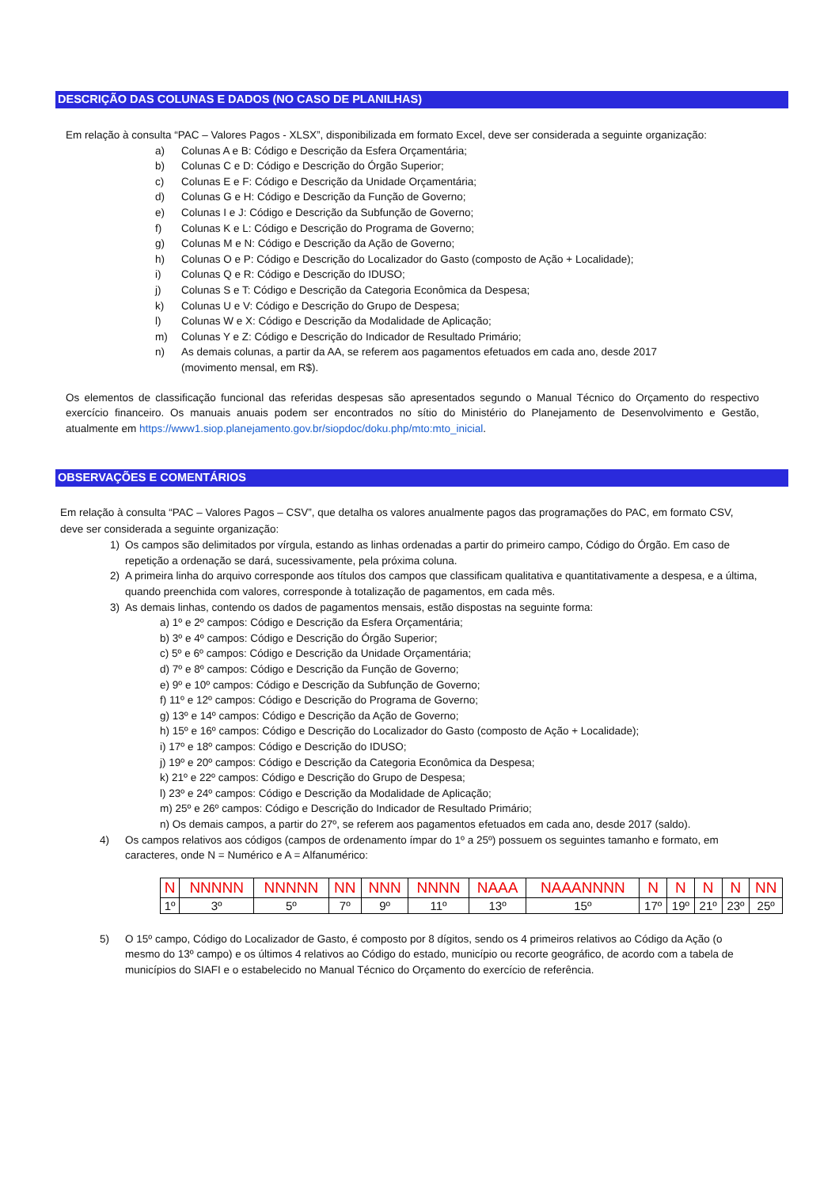DESCRIÇÃO DAS COLUNAS E DADOS (NO CASO DE PLANILHAS)
Em relação à consulta “PAC – Valores Pagos - XLSX”, disponibilizada em formato Excel, deve ser considerada a seguinte organização:
a) Colunas A e B: Código e Descrição da Esfera Orçamentária;
b) Colunas C e D: Código e Descrição do Órgão Superior;
c) Colunas E e F: Código e Descrição da Unidade Orçamentária;
d) Colunas G e H: Código e Descrição da Função de Governo;
e) Colunas I e J: Código e Descrição da Subfunção de Governo;
f) Colunas K e L: Código e Descrição do Programa de Governo;
g) Colunas M e N: Código e Descrição da Ação de Governo;
h) Colunas O e P: Código e Descrição do Localizador do Gasto (composto de Ação + Localidade);
i) Colunas Q e R: Código e Descrição do IDUSO;
j) Colunas S e T: Código e Descrição da Categoria Econômica da Despesa;
k) Colunas U e V: Código e Descrição do Grupo de Despesa;
l) Colunas W e X: Código e Descrição da Modalidade de Aplicação;
m) Colunas Y e Z: Código e Descrição do Indicador de Resultado Primário;
n) As demais colunas, a partir da AA, se referem aos pagamentos efetuados em cada ano, desde 2017
(movimento mensal, em R$).
Os elementos de classificação funcional das referidas despesas são apresentados segundo o Manual Técnico do Orçamento do respectivo exercício financeiro. Os manuais anuais podem ser encontrados no sítio do Ministério do Planejamento de Desenvolvimento e Gestão, atualmente em https://www1.siop.planejamento.gov.br/siopdoc/doku.php/mto:mto_inicial.
OBSERVAÇÕES E COMENTÁRIOS
Em relação à consulta “PAC – Valores Pagos – CSV”, que detalha os valores anualmente pagos das programações do PAC, em formato CSV, deve ser considerada a seguinte organização:
1) Os campos são delimitados por vírgula, estando as linhas ordenadas a partir do primeiro campo, Código do Órgão. Em caso de repetição a ordenação se dará, sucessivamente, pela próxima coluna.
2) A primeira linha do arquivo corresponde aos títulos dos campos que classificam qualitativa e quantitativamente a despesa, e a última, quando preenchida com valores, corresponde à totalização de pagamentos, em cada mês.
3) As demais linhas, contendo os dados de pagamentos mensais, estão dispostas na seguinte forma:
a) 1º e 2º campos: Código e Descrição da Esfera Orçamentária;
b) 3º e 4º campos: Código e Descrição do Órgão Superior;
c) 5º e 6º campos: Código e Descrição da Unidade Orçamentária;
d) 7º e 8º campos: Código e Descrição da Função de Governo;
e) 9º e 10º campos: Código e Descrição da Subfunção de Governo;
f) 11º e 12º campos: Código e Descrição do Programa de Governo;
g) 13º e 14º campos: Código e Descrição da Ação de Governo;
h) 15º e 16º campos: Código e Descrição do Localizador do Gasto (composto de Ação + Localidade);
i) 17º e 18º campos: Código e Descrição do IDUSO;
j) 19º e 20º campos: Código e Descrição da Categoria Econômica da Despesa;
k) 21º e 22º campos: Código e Descrição do Grupo de Despesa;
l) 23º e 24º campos: Código e Descrição da Modalidade de Aplicação;
m) 25º e 26º campos: Código e Descrição do Indicador de Resultado Primário;
n) Os demais campos, a partir do 27º, se referem aos pagamentos efetuados em cada ano, desde 2017 (saldo).
4) Os campos relativos aos códigos (campos de ordenamento ímpar do 1º a 25º) possuem os seguintes tamanho e formato, em caracteres, onde N = Numérico e A = Alfanumérico:
| N | NNNNN | NNNNN | NN | NNN | NNNN | NAAA | NAAANNNN | N | N | N | N | NN |
| 1º | 3º | 5º | 7º | 9º | 11º | 13º | 15º | 17º | 19º | 21º | 23º | 25º |
5) O 15º campo, Código do Localizador de Gasto, é composto por 8 dígitos, sendo os 4 primeiros relativos ao Código da Ação (o mesmo do 13º campo) e os últimos 4 relativos ao Código do estado, município ou recorte geográfico, de acordo com a tabela de municípios do SIAFI e o estabelecido no Manual Técnico do Orçamento do exercício de referência.